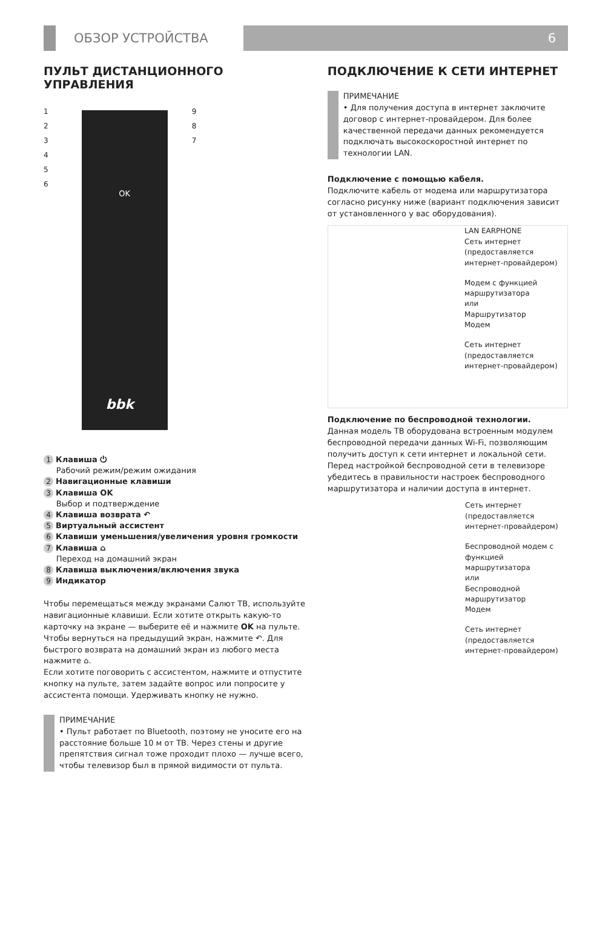ОБЗОР УСТРОЙСТВА 6
ПУЛЬТ ДИСТАНЦИОННОГО УПРАВЛЕНИЯ
1
2
3
4
5
6
bbk
OK
9
8
7
1 Клавиша ⏻
Рабочий режим/режим ожидания
2 Навигационные клавиши
3 Клавиша OK
Выбор и подтверждение
4 Клавиша возврата ↶
5 Виртуальный ассистент
6 Клавиши уменьшения/увеличения уровня громкости
7 Клавиша ⌂
Переход на домашний экран
8 Клавиша выключения/включения звука
9 Индикатор
Чтобы перемещаться между экранами Салют ТВ, используйте навигационные клавиши. Если хотите открыть какую-то карточку на экране — выберите её и нажмите OK на пульте.
Чтобы вернуться на предыдущий экран, нажмите ↶. Для быстрого возврата на домашний экран из любого места нажмите ⌂.
Если хотите поговорить с ассистентом, нажмите и отпустите кнопку на пульте, затем задайте вопрос или попросите у ассистента помощи. Удерживать кнопку не нужно.
ПРИМЕЧАНИЕ
• Пульт работает по Bluetooth, поэтому не уносите его на расстояние больше 10 м от ТВ. Через стены и другие препятствия сигнал тоже проходит плохо — лучше всего, чтобы телевизор был в прямой видимости от пульта.
ПОДКЛЮЧЕНИЕ К СЕТИ ИНТЕРНЕТ
ПРИМЕЧАНИЕ
• Для получения доступа в интернет заключите договор с интернет-провайдером. Для более качественной передачи данных рекомендуется подключать высокоскоростной интернет по технологии LAN.
Подключение с помощью кабеля.
Подключите кабель от модема или маршрутизатора согласно рисунку ниже (вариант подключения зависит от установленного у вас оборудования).
LAN EARPHONE
Сеть интернет (предоставляется интернет-провайдером)
Модем с функцией маршрутизатора
или
Маршрутизатор
Модем
Сеть интернет (предоставляется интернет-провайдером)
Подключение по беспроводной технологии.
Данная модель ТВ оборудована встроенным модулем беспроводной передачи данных Wi-Fi, позволяющим получить доступ к сети интернет и локальной сети. Перед настройкой беспроводной сети в телевизоре убедитесь в правильности настроек беспроводного маршрутизатора и наличии доступа в интернет.
Сеть интернет (предоставляется интернет-провайдером)
Беспроводной модем с функцией маршрутизатора
или
Беспроводной маршрутизатор
Модем
Сеть интернет (предоставляется интернет-провайдером)